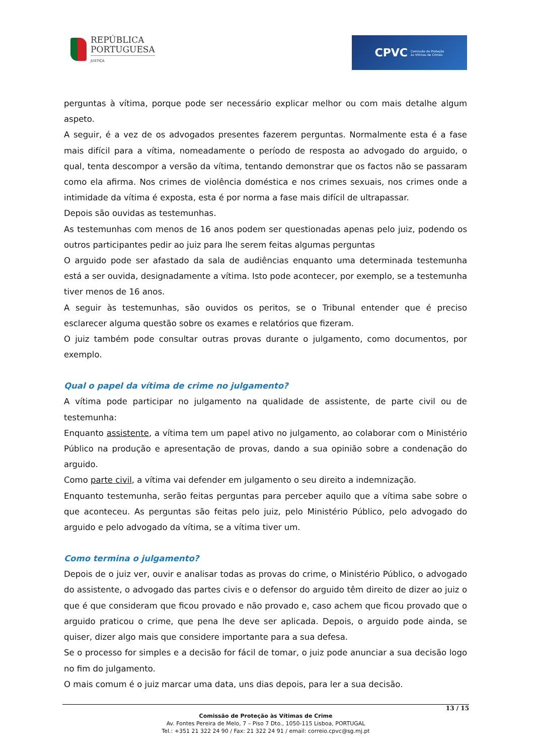REPÚBLICA
PORTUGUESA
JUSTIÇA
CPVC Comissão de Proteção
às Vítimas de Crimes
perguntas à vítima, porque pode ser necessário explicar melhor ou com mais detalhe algum aspeto.
A seguir, é a vez de os advogados presentes fazerem perguntas. Normalmente esta é a fase mais difícil para a vítima, nomeadamente o período de resposta ao advogado do arguido, o qual, tenta descompor a versão da vítima, tentando demonstrar que os factos não se passaram como ela afirma. Nos crimes de violência doméstica e nos crimes sexuais, nos crimes onde a intimidade da vítima é exposta, esta é por norma a fase mais difícil de ultrapassar.
Depois são ouvidas as testemunhas.
As testemunhas com menos de 16 anos podem ser questionadas apenas pelo juiz, podendo os outros participantes pedir ao juiz para lhe serem feitas algumas perguntas
O arguido pode ser afastado da sala de audiências enquanto uma determinada testemunha está a ser ouvida, designadamente a vítima. Isto pode acontecer, por exemplo, se a testemunha tiver menos de 16 anos.
A seguir às testemunhas, são ouvidos os peritos, se o Tribunal entender que é preciso esclarecer alguma questão sobre os exames e relatórios que fizeram.
O juiz também pode consultar outras provas durante o julgamento, como documentos, por exemplo.
Qual o papel da vítima de crime no julgamento?
A vítima pode participar no julgamento na qualidade de assistente, de parte civil ou de testemunha:
Enquanto assistente, a vítima tem um papel ativo no julgamento, ao colaborar com o Ministério Público na produção e apresentação de provas, dando a sua opinião sobre a condenação do arguido.
Como parte civil, a vítima vai defender em julgamento o seu direito a indemnização.
Enquanto testemunha, serão feitas perguntas para perceber aquilo que a vítima sabe sobre o que aconteceu. As perguntas são feitas pelo juiz, pelo Ministério Público, pelo advogado do arguido e pelo advogado da vítima, se a vítima tiver um.
Como termina o julgamento?
Depois de o juiz ver, ouvir e analisar todas as provas do crime, o Ministério Público, o advogado do assistente, o advogado das partes civis e o defensor do arguido têm direito de dizer ao juiz o que é que consideram que ficou provado e não provado e, caso achem que ficou provado que o arguido praticou o crime, que pena lhe deve ser aplicada. Depois, o arguido pode ainda, se quiser, dizer algo mais que considere importante para a sua defesa.
Se o processo for simples e a decisão for fácil de tomar, o juiz pode anunciar a sua decisão logo no fim do julgamento.
O mais comum é o juiz marcar uma data, uns dias depois, para ler a sua decisão.
13 / 15
Comissão de Proteção às Vítimas de Crime
Av. Fontes Pereira de Melo, 7 – Piso 7 Dto., 1050-115 Lisboa, PORTUGAL
Tel.: +351 21 322 24 90 / Fax: 21 322 24 91 / email: correio.cpvc@sg.mj.pt